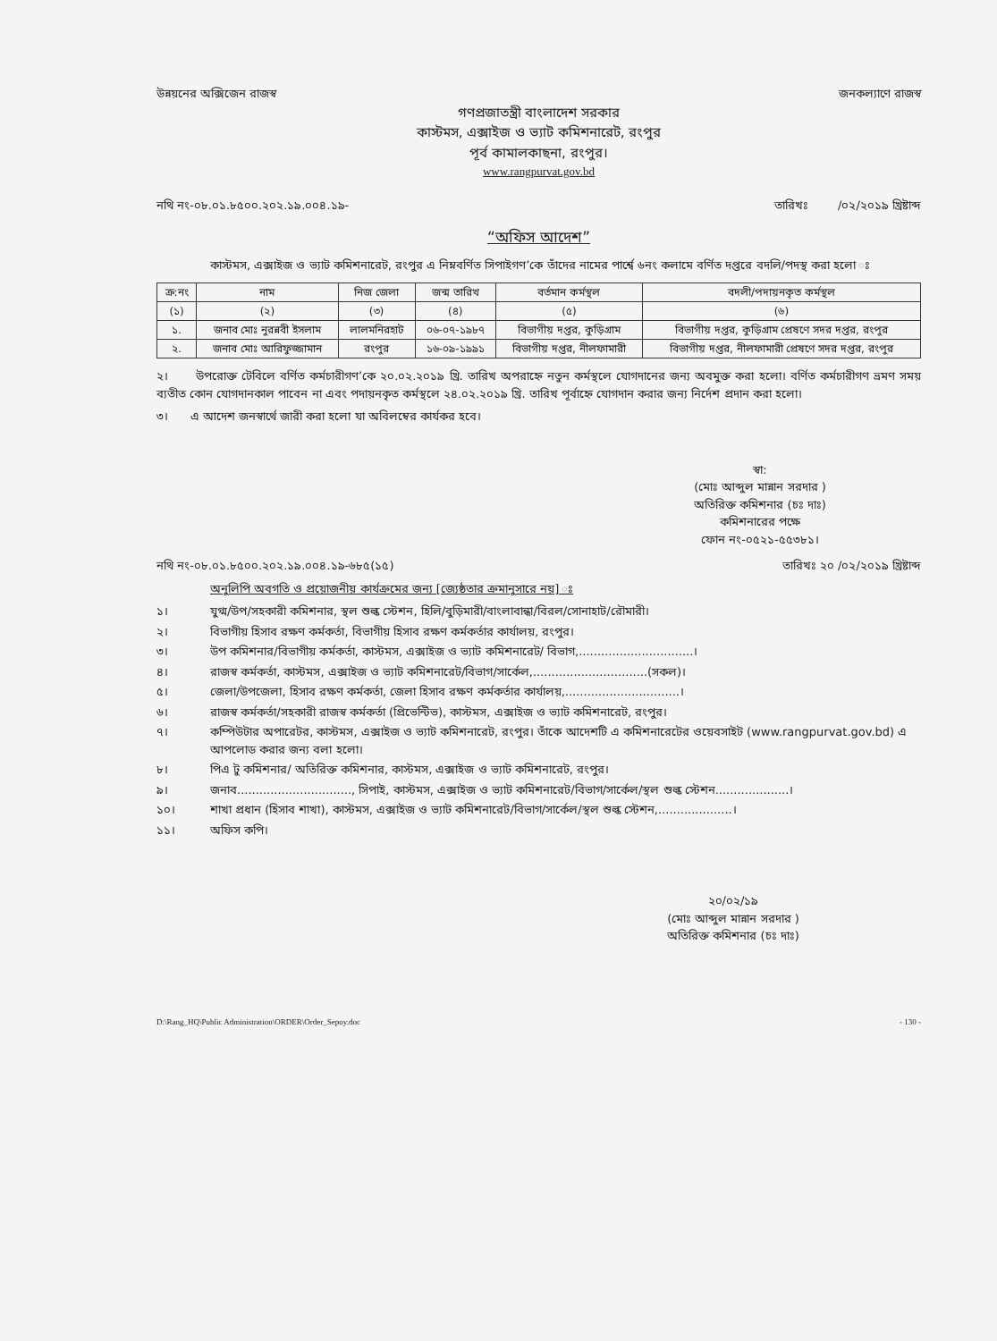উন্নয়নের অক্সিজেন রাজস্ব জনকল্যাণে রাজস্ব
গণপ্রজাতন্ত্রী বাংলাদেশ সরকার
কাস্টমস, এক্সাইজ ও ভ্যাট কমিশনারেট, রংপুর
পূর্ব কামালকাছনা, রংপুর।
www.rangpurvat.gov.bd
নথি নং-০৮.০১.৮৫০০.২০২.১৯.০০৪.১৯- তারিখঃ /০২/২০১৯ খ্রিষ্টাব্দ
“অফিস আদেশ”
কাস্টমস, এক্সাইজ ও ভ্যাট কমিশনারেট, রংপুর এ নিম্নবর্ণিত সিপাইগণ’কে তাঁদের নামের পার্শ্বে ৬নং কলামে বর্ণিত দপ্তরে বদলি/পদস্থ করা হলো ঃ
| ক্র:নং | নাম | নিজ জেলা | জন্ম তারিখ | বর্তমান কর্মস্থল | বদলী/পদায়নকৃত কর্মস্থল |
| --- | --- | --- | --- | --- | --- |
| (১) | (২) | (৩) | (৪) | (৫) | (৬) |
| ১. | জনাব মোঃ নুরন্নবী ইসলাম | লালমনিরহাট | ০৬-০৭-১৯৮৭ | বিভাগীয় দপ্তর, কুড়িগ্রাম | বিভাগীয় দপ্তর, কুড়িগ্রাম প্রেষণে সদর দপ্তর, রংপুর |
| ২. | জনাব মোঃ আরিফুজ্জামান | রংপুর | ১৬-০৯-১৯৯১ | বিভাগীয় দপ্তর, নীলফামারী | বিভাগীয় দপ্তর, নীলফামারী প্রেষণে সদর দপ্তর, রংপুর |
২। উপরোক্ত টেবিলে বর্ণিত কর্মচারীগণ’কে ২০.০২.২০১৯ খ্রি. তারিখ অপরাহ্নে নতুন কর্মস্থলে যোগদানের জন্য অবমুক্ত করা হলো। বর্ণিত কর্মচারীগণ ভ্রমণ সময় ব্যতীত কোন যোগদানকাল পাবেন না এবং পদায়নকৃত কর্মস্থলে ২৪.০২.২০১৯ খ্রি. তারিখ পূর্বাহ্নে যোগদান করার জন্য নির্দেশ প্রদান করা হলো।
৩। এ আদেশ জনস্বার্থে জারী করা হলো যা অবিলম্বের কার্যকর হবে।
স্বা:
(মোঃ আব্দুল মান্নান সরদার )
অতিরিক্ত কমিশনার (চঃ দাঃ)
কমিশনারের পক্ষে
ফোন নং-০৫২১-৫৫৩৮১।
নথি নং-০৮.০১.৮৫০০.২০২.১৯.০০৪.১৯-৬৮৫(১৫) তারিখঃ ২০ /০২/২০১৯ খ্রিষ্টাব্দ
অনুলিপি অবগতি ও প্রয়োজনীয় কার্যক্রমের জন্য [জ্যেষ্ঠতার ক্রমানুসারে নয়] ঃ
১। যুগ্ম/উপ/সহকারী কমিশনার, স্থল শুল্ক স্টেশন, হিলি/বুড়িমারী/বাংলাবান্ধা/বিরল/সোনাহাট/রৌমারী।
২। বিভাগীয় হিসাব রক্ষণ কর্মকর্তা, বিভাগীয় হিসাব রক্ষণ কর্মকর্তার কার্যালয়, রংপুর।
৩। উপ কমিশনার/বিভাগীয় কর্মকর্তা, কাস্টমস, এক্সাইজ ও ভ্যাট কমিশনারেট/ বিভাগ,...............................।
৪। রাজস্ব কর্মকর্তা, কাস্টমস, এক্সাইজ ও ভ্যাট কমিশনারেট/বিভাগ/সার্কেল,...............................(সকল)।
৫। জেলা/উপজেলা, হিসাব রক্ষণ কর্মকর্তা, জেলা হিসাব রক্ষণ কর্মকর্তার কার্যালয়,...............................।
৬। রাজস্ব কর্মকর্তা/সহকারী রাজস্ব কর্মকর্তা (প্রিভেন্টিভ), কাস্টমস, এক্সাইজ ও ভ্যাট কমিশনারেট, রংপুর।
৭। কম্পিউটার অপারেটর, কাস্টমস, এক্সাইজ ও ভ্যাট কমিশনারেট, রংপুর। তাঁকে আদেশটি এ কমিশনারেটের ওয়েবসাইট (www.rangpurvat.gov.bd) এ আপলোড করার জন্য বলা হলো।
৮। পিএ টু কমিশনার/ অতিরিক্ত কমিশনার, কাস্টমস, এক্সাইজ ও ভ্যাট কমিশনারেট, রংপুর।
৯। জনাব..............................., সিপাই, কাস্টমস, এক্সাইজ ও ভ্যাট কমিশনারেট/বিভাগ/সার্কেল/স্থল শুল্ক স্টেশন....................।
১০। শাখা প্রধান (হিসাব শাখা), কাস্টমস, এক্সাইজ ও ভ্যাট কমিশনারেট/বিভাগ/সার্কেল/স্থল শুল্ক স্টেশন,....................।
১১। অফিস কপি।
২০/০২/১৯
(মোঃ আব্দুল মান্নান সরদার )
অতিরিক্ত কমিশনার (চঃ দাঃ)
D:\Rang_HQ\Public Administration\ORDER\Order_Sepoy.doc - 130 -